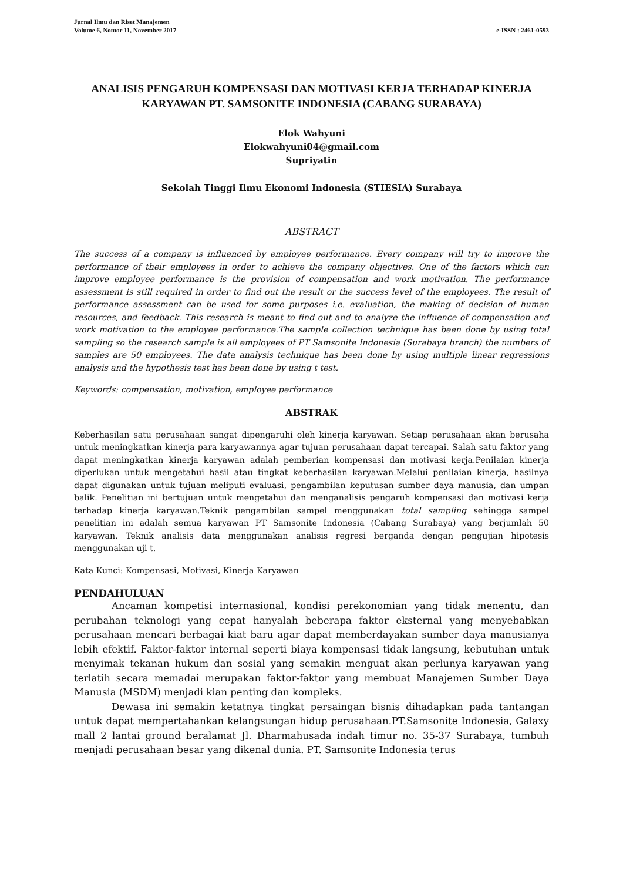Jurnal Ilmu dan Riset Manajemen
Volume 6, Nomor 11, November 2017 e-ISSN : 2461-0593
ANALISIS PENGARUH KOMPENSASI DAN MOTIVASI KERJA TERHADAP KINERJA KARYAWAN PT. SAMSONITE INDONESIA (CABANG SURABAYA)
Elok Wahyuni
Elokwahyuni04@gmail.com
Supriyatin
Sekolah Tinggi Ilmu Ekonomi Indonesia (STIESIA) Surabaya
ABSTRACT
The success of a company is influenced by employee performance. Every company will try to improve the performance of their employees in order to achieve the company objectives. One of the factors which can improve employee performance is the provision of compensation and work motivation. The performance assessment is still required in order to find out the result or the success level of the employees. The result of performance assessment can be used for some purposes i.e. evaluation, the making of decision of human resources, and feedback. This research is meant to find out and to analyze the influence of compensation and work motivation to the employee performance.The sample collection technique has been done by using total sampling so the research sample is all employees of PT Samsonite Indonesia (Surabaya branch) the numbers of samples are 50 employees. The data analysis technique has been done by using multiple linear regressions analysis and the hypothesis test has been done by using t test.
Keywords: compensation, motivation, employee performance
ABSTRAK
Keberhasilan satu perusahaan sangat dipengaruhi oleh kinerja karyawan. Setiap perusahaan akan berusaha untuk meningkatkan kinerja para karyawannya agar tujuan perusahaan dapat tercapai. Salah satu faktor yang dapat meningkatkan kinerja karyawan adalah pemberian kompensasi dan motivasi kerja.Penilaian kinerja diperlukan untuk mengetahui hasil atau tingkat keberhasilan karyawan.Melalui penilaian kinerja, hasilnya dapat digunakan untuk tujuan meliputi evaluasi, pengambilan keputusan sumber daya manusia, dan umpan balik. Penelitian ini bertujuan untuk mengetahui dan menganalisis pengaruh kompensasi dan motivasi kerja terhadap kinerja karyawan.Teknik pengambilan sampel menggunakan total sampling sehingga sampel penelitian ini adalah semua karyawan PT Samsonite Indonesia (Cabang Surabaya) yang berjumlah 50 karyawan. Teknik analisis data menggunakan analisis regresi berganda dengan pengujian hipotesis menggunakan uji t.
Kata Kunci: Kompensasi, Motivasi, Kinerja Karyawan
PENDAHULUAN
Ancaman kompetisi internasional, kondisi perekonomian yang tidak menentu, dan perubahan teknologi yang cepat hanyalah beberapa faktor eksternal yang menyebabkan perusahaan mencari berbagai kiat baru agar dapat memberdayakan sumber daya manusianya lebih efektif. Faktor-faktor internal seperti biaya kompensasi tidak langsung, kebutuhan untuk menyimak tekanan hukum dan sosial yang semakin menguat akan perlunya karyawan yang terlatih secara memadai merupakan faktor-faktor yang membuat Manajemen Sumber Daya Manusia (MSDM) menjadi kian penting dan kompleks.
Dewasa ini semakin ketatnya tingkat persaingan bisnis dihadapkan pada tantangan untuk dapat mempertahankan kelangsungan hidup perusahaan.PT.Samsonite Indonesia, Galaxy mall 2 lantai ground beralamat Jl. Dharmahusada indah timur no. 35-37 Surabaya, tumbuh menjadi perusahaan besar yang dikenal dunia. PT. Samsonite Indonesia terus